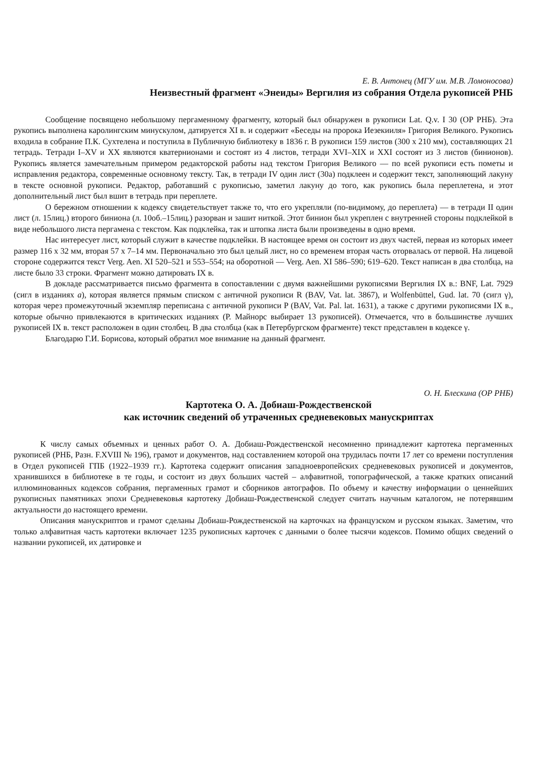Е. В. Антонец (МГУ им. М.В. Ломоносова)
Неизвестный фрагмент «Энеиды» Вергилия из собрания Отдела рукописей РНБ
Сообщение посвящено небольшому пергаменному фрагменту, который был обнаружен в рукописи Lat. Q.v. I 30 (ОР РНБ). Эта рукопись выполнена каролингским минускулом, датируется XI в. и содержит «Беседы на пророка Иезекииля» Григория Великого. Рукопись входила в собрание П.К. Сухтелена и поступила в Публичную библиотеку в 1836 г. В рукописи 159 листов (300 x 210 мм), составляющих 21 тетрадь. Тетради I–XV и XX являются кватернионами и состоят из 4 листов, тетради XVI–XIX и XXI состоят из 3 листов (бинионов). Рукопись является замечательным примером редакторской работы над текстом Григория Великого — по всей рукописи есть пометы и исправления редактора, современные основному тексту. Так, в тетради IV один лист (30а) подклеен и содержит текст, заполняющий лакуну в тексте основной рукописи. Редактор, работавший с рукописью, заметил лакуну до того, как рукопись была переплетена, и этот дополнительный лист был вшит в тетрадь при переплете.
О бережном отношении к кодексу свидетельствует также то, что его укрепляли (по-видимому, до переплета) — в тетради II один лист (л. 15лиц.) второго биниона (л. 10об.–15лиц.) разорван и зашит ниткой. Этот бинион был укреплен с внутренней стороны подклейкой в виде небольшого листа пергамена с текстом. Как подклейка, так и штопка листа были произведены в одно время.
Нас интересует лист, который служит в качестве подклейки. В настоящее время он состоит из двух частей, первая из которых имеет размер 116 x 32 мм, вторая 57 x 7–14 мм. Первоначально это был целый лист, но со временем вторая часть оторвалась от первой. На лицевой стороне содержится текст Verg. Aen. XI 520–521 и 553–554; на оборотной — Verg. Aen. XI 586–590; 619–620. Текст написан в два столбца, на листе было 33 строки. Фрагмент можно датировать IX в.
В докладе рассматривается письмо фрагмента в сопоставлении с двумя важнейшими рукописями Вергилия IX в.: BNF, Lat. 7929 (сигл в изданиях a), которая является прямым списком с античной рукописи R (BAV, Vat. lat. 3867), и Wolfenbüttel, Gud. lat. 70 (сигл γ), которая через промежуточный экземпляр переписана с античной рукописи P (BAV, Vat. Pal. lat. 1631), а также с другими рукописями IX в., которые обычно привлекаются в критических изданиях (Р. Майнорс выбирает 13 рукописей). Отмечается, что в большинстве лучших рукописей IX в. текст расположен в один столбец. В два столбца (как в Петербургском фрагменте) текст представлен в кодексе γ.
Благодарю Г.И. Борисова, который обратил мое внимание на данный фрагмент.
О. Н. Блескина (ОР РНБ)
Картотека О. А. Добиаш-Рождественской
как источник сведений об утраченных средневековых манускриптах
К числу самых объемных и ценных работ О. А. Добиаш-Рождественской несомненно принадлежит картотека пергаменных рукописей (РНБ, Разн. F.XVIII № 196), грамот и документов, над составлением которой она трудилась почти 17 лет со времени поступления в Отдел рукописей ГПБ (1922–1939 гг.). Картотека содержит описания западноевропейских средневековых рукописей и документов, хранившихся в библиотеке в те годы, и состоит из двух больших частей – алфавитной, топографической, а также кратких описаний иллюминованных кодексов собрания, пергаменных грамот и сборников автографов. По объему и качеству информации о ценнейших рукописных памятниках эпохи Средневековья картотеку Добиаш-Рождественской следует считать научным каталогом, не потерявшим актуальности до настоящего времени.
Описания манускриптов и грамот сделаны Добиаш-Рождественской на карточках на французском и русском языках. Заметим, что только алфавитная часть картотеки включает 1235 рукописных карточек с данными о более тысячи кодексов. Помимо общих сведений о названии рукописей, их датировке и